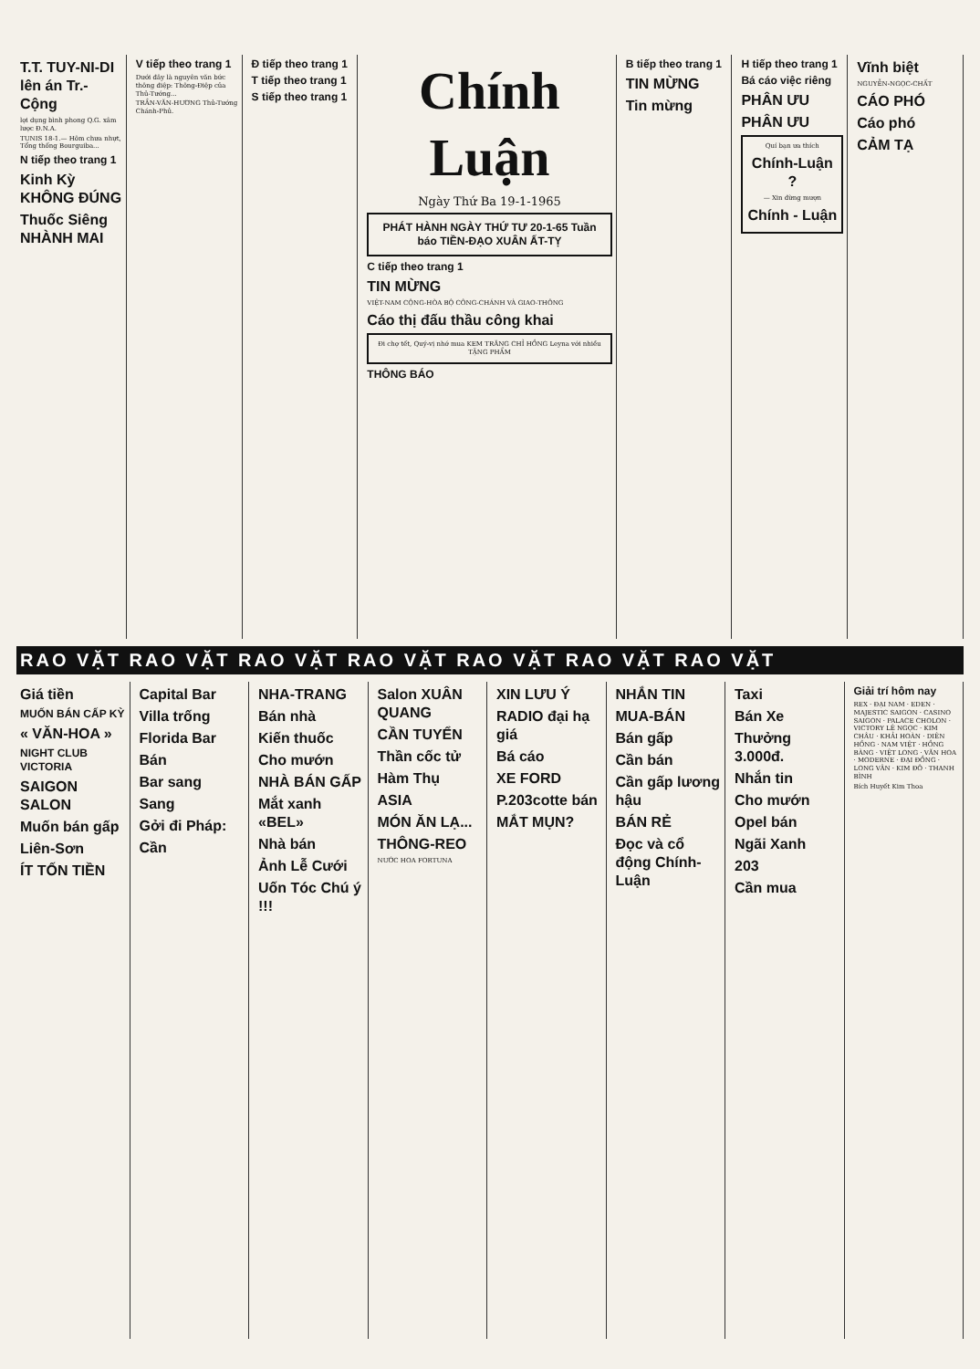T.T. TUY-NI-DI lên án Tr.-Cộng
lợi dụng bình phong Q.G. xâm lược Đ.N.A.
TUNIS 18-1.— Hôm chưa nhựt, Tổng thống Bourguiba...
N tiếp theo trang 1
Kinh Kỳ KHÔNG ĐÚNG
Thuốc Siêng NHÀNH MAI
V tiếp theo trang 1
Dưới đây là nguyên văn bức thông điệp: Thông-Điệp của Thủ-Tướng...
TRẦN-VĂN-HƯƠNG Thủ-Tướng Chánh-Phủ.
Đ tiếp theo trang 1
T tiếp theo trang 1
S tiếp theo trang 1
Chính Luận
Ngày Thứ Ba 19-1-1965
PHÁT HÀNH NGÀY THỨ TƯ 20-1-65 Tuần báo TIỀN-ĐẠO XUÂN ẤT-TỴ
C tiếp theo trang 1
TIN MỪNG
VIỆT-NAM CỘNG-HÒA BỘ CÔNG-CHÁNH VÀ GIAO-THÔNG
Cáo thị đấu thầu công khai
Đi chợ tết, Quý-vị nhớ mua KEM TRĂNG CHỈ HỒNG Leyna với nhiều TẶNG PHẨM
THÔNG BÁO
B tiếp theo trang 1
TIN MỪNG
Tin mừng
H tiếp theo trang 1
Bá cáo việc riêng
PHÂN ƯU
PHÂN ƯU
Quí bạn ưa thích
Chính-Luận ?
— Xin đừng mượn
Chính - Luận
Vĩnh biệt
NGUYỄN-NGỌC-CHẤT
CÁO PHÓ
Cáo phó
CẢM TẠ
RAO VẶT RAO VẶT RAO VẶT RAO VẶT RAO VẶT RAO VẶT RAO VẶT
Giá tiền
MUỐN BÁN CẤP KỲ
« VĂN-HOA »
NIGHT CLUB VICTORIA
SAIGON SALON
Muốn bán gấp
Liên-Sơn
ÍT TỐN TIỀN
Capital Bar
Villa trống
Florida Bar
Bán
Bar sang
Sang
Gởi đi Pháp:
Cần
NHA-TRANG
Bán nhà
Kiến thuốc
Cho mướn
NHÀ BÁN GẤP
Mắt xanh «BEL»
Nhà bán
Ảnh Lễ Cưới
Uốn Tóc Chú ý !!!
Salon XUÂN QUANG
CẦN TUYỂN
Thần cốc tử
Hàm Thụ
ASIA
MÓN ĂN LẠ...
THÔNG-REO
NƯỚC HOA FORTUNA
XIN LƯU Ý
RADIO đại hạ giá
Bá cáo
XE FORD
P.203cotte bán
MẮT MỤN?
NHẮN TIN
MUA-BÁN
Bán gấp
Cần bán
Cần gấp lương hậu
BÁN RẺ
Đọc và cổ động Chính-Luận
Taxi
Bán Xe
Thưởng 3.000đ.
Nhắn tin
Cho mướn
Opel bán
Ngãi Xanh
203
Cần mua
Giải trí hôm nay
REX · ĐẠI NAM · EDEN · MAJESTIC SAIGON · CASINO SAIGON · PALACE CHOLON · VICTORY LÊ NGỌC · KIM CHÂU · KHẢI HOÀN · DIÊN HỒNG · NAM VIỆT · HỒNG BÀNG · VIỆT LONG · VĂN HOA · MODERNE · ĐẠI ĐỒNG · LONG VÂN · KIM ĐÔ · THANH BÌNH
Bích Huyết Kim Thoa